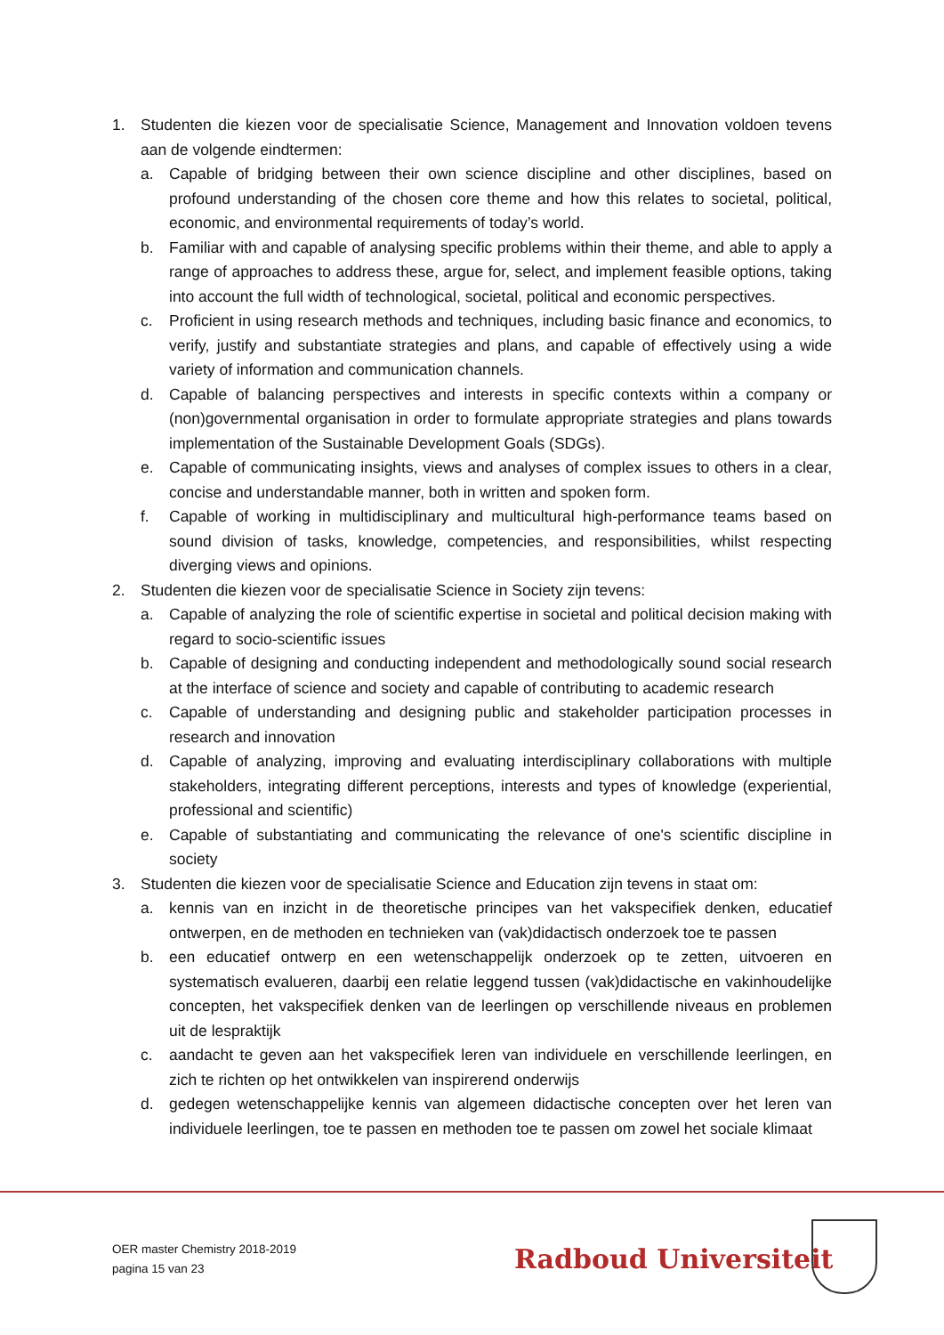1. Studenten die kiezen voor de specialisatie Science, Management and Innovation voldoen tevens aan de volgende eindtermen:
a. Capable of bridging between their own science discipline and other disciplines, based on profound understanding of the chosen core theme and how this relates to societal, political, economic, and environmental requirements of today’s world.
b. Familiar with and capable of analysing specific problems within their theme, and able to apply a range of approaches to address these, argue for, select, and implement feasible options, taking into account the full width of technological, societal, political and economic perspectives.
c. Proficient in using research methods and techniques, including basic finance and economics, to verify, justify and substantiate strategies and plans, and capable of effectively using a wide variety of information and communication channels.
d. Capable of balancing perspectives and interests in specific contexts within a company or (non)governmental organisation in order to formulate appropriate strategies and plans towards implementation of the Sustainable Development Goals (SDGs).
e. Capable of communicating insights, views and analyses of complex issues to others in a clear, concise and understandable manner, both in written and spoken form.
f. Capable of working in multidisciplinary and multicultural high-performance teams based on sound division of tasks, knowledge, competencies, and responsibilities, whilst respecting diverging views and opinions.
2. Studenten die kiezen voor de specialisatie Science in Society zijn tevens:
a. Capable of analyzing the role of scientific expertise in societal and political decision making with regard to socio-scientific issues
b. Capable of designing and conducting independent and methodologically sound social research at the interface of science and society and capable of contributing to academic research
c. Capable of understanding and designing public and stakeholder participation processes in research and innovation
d. Capable of analyzing, improving and evaluating interdisciplinary collaborations with multiple stakeholders, integrating different perceptions, interests and types of knowledge (experiential, professional and scientific)
e. Capable of substantiating and communicating the relevance of one's scientific discipline in society
3. Studenten die kiezen voor de specialisatie Science and Education zijn tevens in staat om:
a. kennis van en inzicht in de theoretische principes van het vakspecifiek denken, educatief ontwerpen, en de methoden en technieken van (vak)didactisch onderzoek toe te passen
b. een educatief ontwerp en een wetenschappelijk onderzoek op te zetten, uitvoeren en systematisch evalueren, daarbij een relatie leggend tussen (vak)didactische en vakinhoudelijke concepten, het vakspecifiek denken van de leerlingen op verschillende niveaus en problemen uit de lespraktijk
c. aandacht te geven aan het vakspecifiek leren van individuele en verschillende leerlingen, en zich te richten op het ontwikkelen van inspirerend onderwijs
d. gedegen wetenschappelijke kennis van algemeen didactische concepten over het leren van individuele leerlingen, toe te passen en methoden toe te passen om zowel het sociale klimaat
OER master Chemistry 2018-2019
pagina 15 van 23
Radboud Universiteit